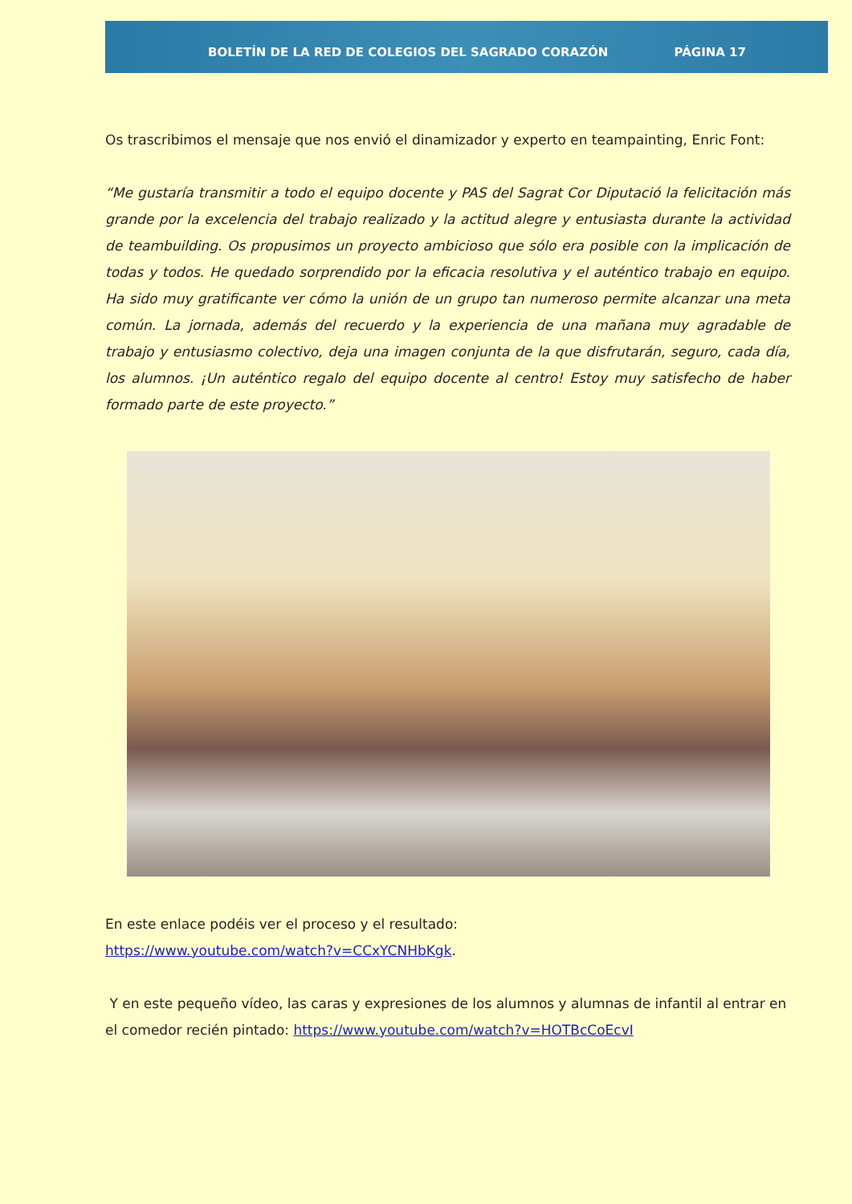BOLETÍN DE LA RED DE COLEGIOS DEL SAGRADO CORAZÓN PÁGINA 17
Os trascribimos el mensaje que nos envió el dinamizador y experto en teampainting, Enric Font:
“Me gustaría transmitir a todo el equipo docente y PAS del Sagrat Cor Diputació la felicitación más grande por la excelencia del trabajo realizado y la actitud alegre y entusiasta durante la actividad de teambuilding. Os propusimos un proyecto ambicioso que sólo era posible con la implicación de todas y todos. He quedado sorprendido por la eficacia resolutiva y el auténtico trabajo en equipo. Ha sido muy gratificante ver cómo la unión de un grupo tan numeroso permite alcanzar una meta común. La jornada, además del recuerdo y la experiencia de una mañana muy agradable de trabajo y entusiasmo colectivo, deja una imagen conjunta de la que disfrutarán, seguro, cada día, los alumnos. ¡Un auténtico regalo del equipo docente al centro! Estoy muy satisfecho de haber formado parte de este proyecto.”
En este enlace podéis ver el proceso y el resultado:
https://www.youtube.com/watch?v=CCxYCNHbKgk.
Y en este pequeño vídeo, las caras y expresiones de los alumnos y alumnas de infantil al entrar en el comedor recién pintado: https://www.youtube.com/watch?v=HOTBcCoEcvI